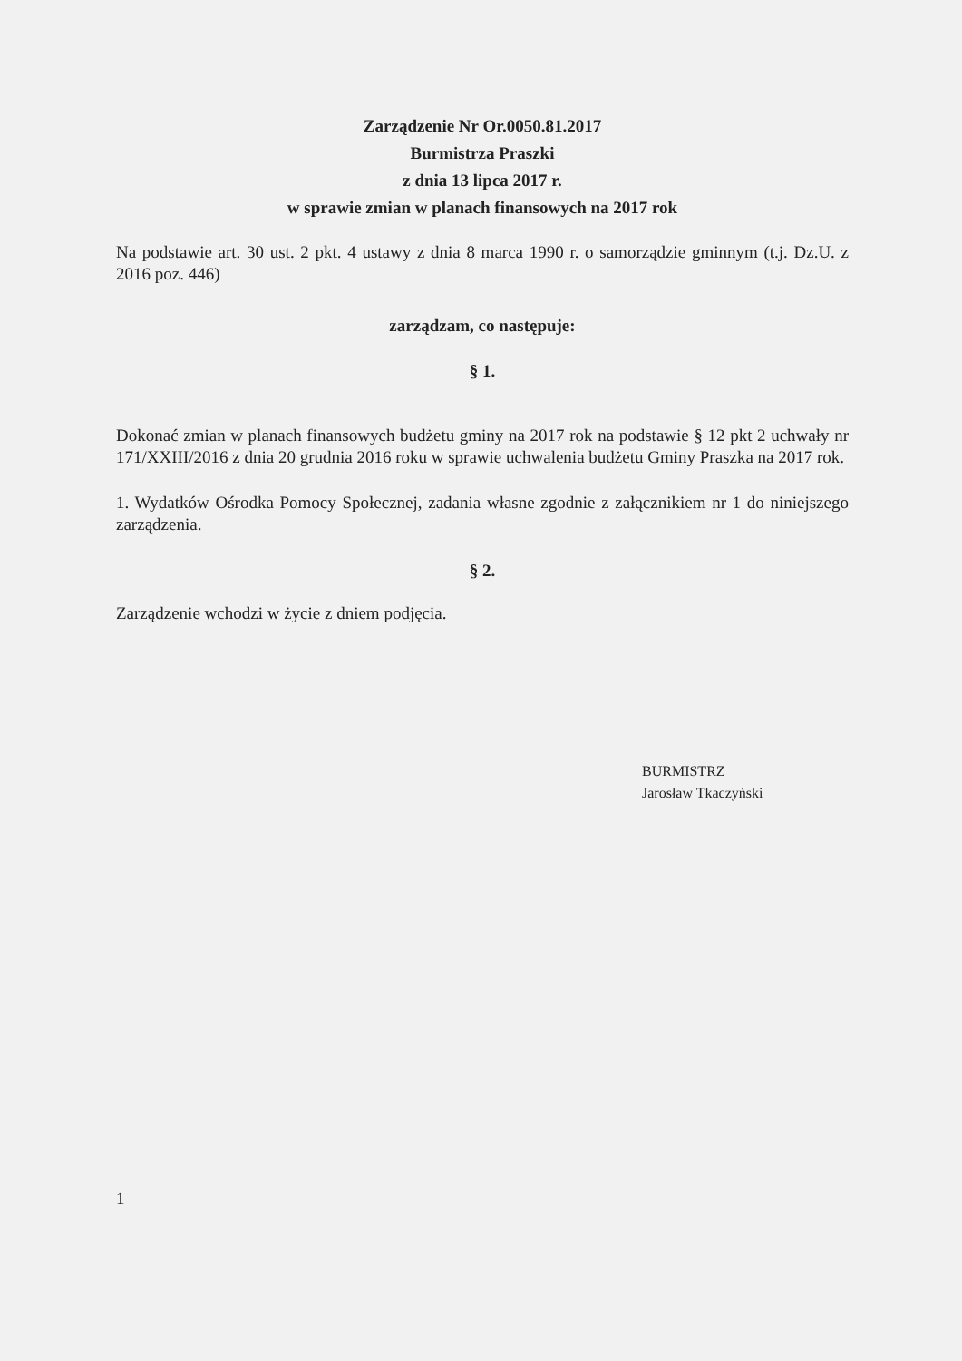Zarządzenie Nr Or.0050.81.2017
Burmistrza Praszki
z dnia 13 lipca 2017 r.
w sprawie zmian w planach finansowych na 2017 rok
Na podstawie art. 30 ust. 2 pkt. 4 ustawy z dnia 8 marca 1990 r. o samorządzie gminnym (t.j. Dz.U. z 2016 poz. 446)
zarządzam, co następuje:
§ 1.
Dokonać zmian w planach finansowych budżetu gminy na 2017 rok na podstawie § 12 pkt 2 uchwały nr 171/XXIII/2016 z dnia 20 grudnia 2016 roku w sprawie uchwalenia budżetu Gminy Praszka na 2017 rok.
1. Wydatków Ośrodka Pomocy Społecznej, zadania własne zgodnie z załącznikiem nr 1 do niniejszego zarządzenia.
§ 2.
Zarządzenie wchodzi w życie z dniem podjęcia.
BURMISTRZ
Jarosław Tkaczyński
1